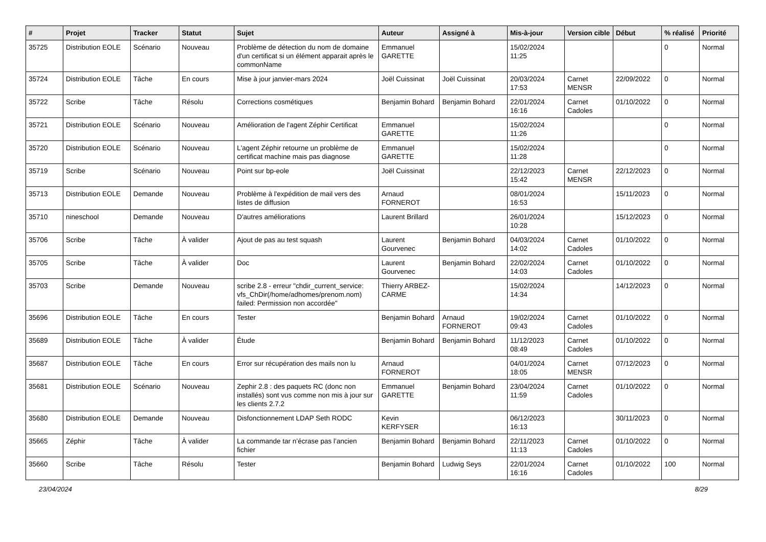| # | Projet | Tracker | Statut | Sujet | Auteur | Assigné à | Mis-à-jour | Version cible | Début | % réalisé | Priorité |
| --- | --- | --- | --- | --- | --- | --- | --- | --- | --- | --- | --- |
| 35725 | Distribution EOLE | Scénario | Nouveau | Problème de détection du nom de domaine d'un certificat si un élément apparait après le commonName | Emmanuel GARETTE | | 15/02/2024 11:25 | | | 0 | Normal |
| 35724 | Distribution EOLE | Tâche | En cours | Mise à jour janvier-mars 2024 | Joël Cuissinat | Joël Cuissinat | 20/03/2024 17:53 | Carnet MENSR | 22/09/2022 | 0 | Normal |
| 35722 | Scribe | Tâche | Résolu | Corrections cosmétiques | Benjamin Bohard | Benjamin Bohard | 22/01/2024 16:16 | Carnet Cadoles | 01/10/2022 | 0 | Normal |
| 35721 | Distribution EOLE | Scénario | Nouveau | Amélioration de l'agent Zéphir Certificat | Emmanuel GARETTE | | 15/02/2024 11:26 | | | 0 | Normal |
| 35720 | Distribution EOLE | Scénario | Nouveau | L'agent Zéphir retourne un problème de certificat machine mais pas diagnose | Emmanuel GARETTE | | 15/02/2024 11:28 | | | 0 | Normal |
| 35719 | Scribe | Scénario | Nouveau | Point sur bp-eole | Joël Cuissinat | | 22/12/2023 15:42 | Carnet MENSR | 22/12/2023 | 0 | Normal |
| 35713 | Distribution EOLE | Demande | Nouveau | Problème à l'expédition de mail vers des listes de diffusion | Arnaud FORNEROT | | 08/01/2024 16:53 | | 15/11/2023 | 0 | Normal |
| 35710 | nineschool | Demande | Nouveau | D'autres améliorations | Laurent Brillard | | 26/01/2024 10:28 | | 15/12/2023 | 0 | Normal |
| 35706 | Scribe | Tâche | À valider | Ajout de pas au test squash | Laurent Gourvenec | Benjamin Bohard | 04/03/2024 14:02 | Carnet Cadoles | 01/10/2022 | 0 | Normal |
| 35705 | Scribe | Tâche | À valider | Doc | Laurent Gourvenec | Benjamin Bohard | 22/02/2024 14:03 | Carnet Cadoles | 01/10/2022 | 0 | Normal |
| 35703 | Scribe | Demande | Nouveau | scribe 2.8 - erreur "chdir_current_service: vfs_ChDir(/home/adhomes/prenom.nom) failed: Permission non accordée" | Thierry ARBEZ-CARME | | 15/02/2024 14:34 | | 14/12/2023 | 0 | Normal |
| 35696 | Distribution EOLE | Tâche | En cours | Tester | Benjamin Bohard | Arnaud FORNEROT | 19/02/2024 09:43 | Carnet Cadoles | 01/10/2022 | 0 | Normal |
| 35689 | Distribution EOLE | Tâche | À valider | Étude | Benjamin Bohard | Benjamin Bohard | 11/12/2023 08:49 | Carnet Cadoles | 01/10/2022 | 0 | Normal |
| 35687 | Distribution EOLE | Tâche | En cours | Error sur récupération des mails non lu | Arnaud FORNEROT | | 04/01/2024 18:05 | Carnet MENSR | 07/12/2023 | 0 | Normal |
| 35681 | Distribution EOLE | Scénario | Nouveau | Zephir 2.8 : des paquets RC (donc non installés) sont vus comme non mis à jour sur les clients 2.7.2 | Emmanuel GARETTE | Benjamin Bohard | 23/04/2024 11:59 | Carnet Cadoles | 01/10/2022 | 0 | Normal |
| 35680 | Distribution EOLE | Demande | Nouveau | Disfonctionnement LDAP Seth RODC | Kevin KERFYSER | | 06/12/2023 16:13 | | 30/11/2023 | 0 | Normal |
| 35665 | Zéphir | Tâche | À valider | La commande tar n’écrase pas l’ancien fichier | Benjamin Bohard | Benjamin Bohard | 22/11/2023 11:13 | Carnet Cadoles | 01/10/2022 | 0 | Normal |
| 35660 | Scribe | Tâche | Résolu | Tester | Benjamin Bohard | Ludwig Seys | 22/01/2024 16:16 | Carnet Cadoles | 01/10/2022 | 100 | Normal |
23/04/2024 8/29